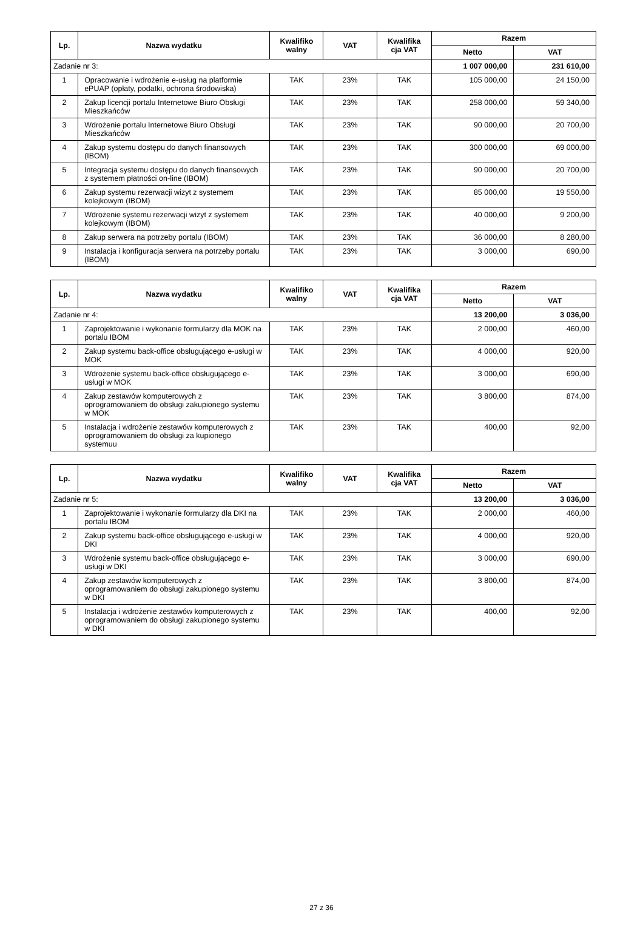| Lp. | Nazwa wydatku | Kwalifiko walny | VAT | Kwalifika cja VAT | Razem | |
| --- | --- | --- | --- | --- | --- | --- |
| | | | | | Netto | VAT |
| Zadanie nr 3: | | | | | 1 007 000,00 | 231 610,00 |
| 1 | Opracowanie i wdrożenie e-usług na platformie ePUAP (opłaty, podatki, ochrona środowiska) | TAK | 23% | TAK | 105 000,00 | 24 150,00 |
| 2 | Zakup licencji portalu Internetowe Biuro Obsługi Mieszkańców | TAK | 23% | TAK | 258 000,00 | 59 340,00 |
| 3 | Wdrożenie portalu Internetowe Biuro Obsługi Mieszkańców | TAK | 23% | TAK | 90 000,00 | 20 700,00 |
| 4 | Zakup systemu dostępu do danych finansowych (IBOM) | TAK | 23% | TAK | 300 000,00 | 69 000,00 |
| 5 | Integracja systemu dostępu do danych finansowych z systemem płatności on-line (IBOM) | TAK | 23% | TAK | 90 000,00 | 20 700,00 |
| 6 | Zakup systemu rezerwacji wizyt z systemem kolejkowym (IBOM) | TAK | 23% | TAK | 85 000,00 | 19 550,00 |
| 7 | Wdrożenie systemu rezerwacji wizyt z systemem kolejkowym (IBOM) | TAK | 23% | TAK | 40 000,00 | 9 200,00 |
| 8 | Zakup serwera na potrzeby portalu (IBOM) | TAK | 23% | TAK | 36 000,00 | 8 280,00 |
| 9 | Instalacja i konfiguracja serwera na potrzeby portalu (IBOM) | TAK | 23% | TAK | 3 000,00 | 690,00 |
| Lp. | Nazwa wydatku | Kwalifiko walny | VAT | Kwalifika cja VAT | Razem | |
| --- | --- | --- | --- | --- | --- | --- |
| | | | | | Netto | VAT |
| Zadanie nr 4: | | | | | 13 200,00 | 3 036,00 |
| 1 | Zaprojektowanie i wykonanie formularzy dla MOK na portalu IBOM | TAK | 23% | TAK | 2 000,00 | 460,00 |
| 2 | Zakup systemu back-office obsługującego e-usługi w MOK | TAK | 23% | TAK | 4 000,00 | 920,00 |
| 3 | Wdrożenie systemu back-office obsługującego e-usługi w MOK | TAK | 23% | TAK | 3 000,00 | 690,00 |
| 4 | Zakup zestawów komputerowych z oprogramowaniem do obsługi zakupionego systemu w MOK | TAK | 23% | TAK | 3 800,00 | 874,00 |
| 5 | Instalacja i wdrożenie zestawów komputerowych z oprogramowaniem do obsługi za kupionego systemuu | TAK | 23% | TAK | 400,00 | 92,00 |
| Lp. | Nazwa wydatku | Kwalifiko walny | VAT | Kwalifika cja VAT | Razem | |
| --- | --- | --- | --- | --- | --- | --- |
| | | | | | Netto | VAT |
| Zadanie nr 5: | | | | | 13 200,00 | 3 036,00 |
| 1 | Zaprojektowanie i wykonanie formularzy dla DKI na portalu IBOM | TAK | 23% | TAK | 2 000,00 | 460,00 |
| 2 | Zakup systemu back-office obsługującego e-usługi w DKI | TAK | 23% | TAK | 4 000,00 | 920,00 |
| 3 | Wdrożenie systemu back-office obsługującego e-usługi w DKI | TAK | 23% | TAK | 3 000,00 | 690,00 |
| 4 | Zakup zestawów komputerowych z oprogramowaniem do obsługi zakupionego systemu w DKI | TAK | 23% | TAK | 3 800,00 | 874,00 |
| 5 | Instalacja i wdrożenie zestawów komputerowych z oprogramowaniem do obsługi zakupionego systemu w DKI | TAK | 23% | TAK | 400,00 | 92,00 |
27 z 36